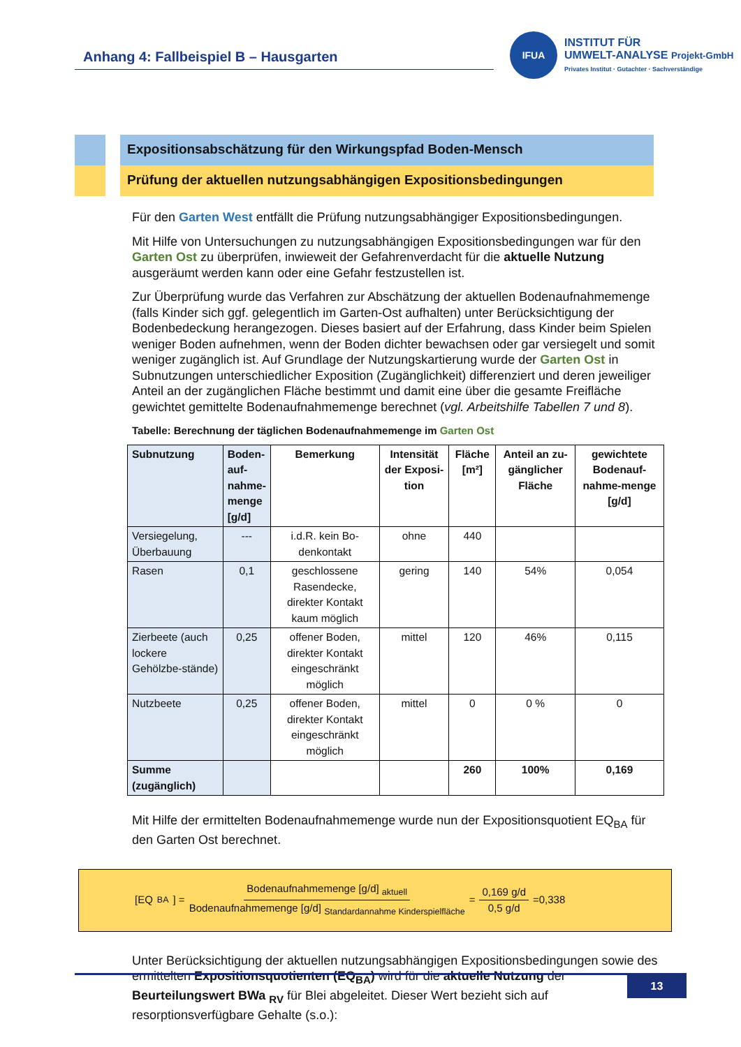Anhang 4: Fallbeispiel B – Hausgarten
IFUA
INSTITUT FÜR
UMWELT-ANALYSE Projekt-GmbH
Privates Institut · Gutachter · Sachverständige
Expositionsabschätzung für den Wirkungspfad Boden-Mensch
Prüfung der aktuellen nutzungsabhängigen Expositionsbedingungen
Für den Garten West entfällt die Prüfung nutzungsabhängiger Expositionsbedingungen.
Mit Hilfe von Untersuchungen zu nutzungsabhängigen Expositionsbedingungen war für den Garten Ost zu überprüfen, inwieweit der Gefahrenverdacht für die aktuelle Nutzung ausgeräumt werden kann oder eine Gefahr festzustellen ist.
Zur Überprüfung wurde das Verfahren zur Abschätzung der aktuellen Bodenaufnahmemenge (falls Kinder sich ggf. gelegentlich im Garten-Ost aufhalten) unter Berücksichtigung der Bodenbedeckung herangezogen. Dieses basiert auf der Erfahrung, dass Kinder beim Spielen weniger Boden aufnehmen, wenn der Boden dichter bewachsen oder gar versiegelt und somit weniger zugänglich ist. Auf Grundlage der Nutzungskartierung wurde der Garten Ost in Subnutzungen unterschiedlicher Exposition (Zugänglichkeit) differenziert und deren jeweiliger Anteil an der zugänglichen Fläche bestimmt und damit eine über die gesamte Freifläche gewichtet gemittelte Bodenaufnahmemenge berechnet (vgl. Arbeitshilfe Tabellen 7 und 8).
Tabelle: Berechnung der täglichen Bodenaufnahmemenge im Garten Ost
| Subnutzung | Boden- auf- nahme- menge [g/d] | Bemerkung | Intensität der Exposi-tion | Fläche [m²] | Anteil an zu-gänglicher Fläche | gewichtete Bodenauf-nahme-menge [g/d] |
| --- | --- | --- | --- | --- | --- | --- |
| Versiegelung, Überbauung | --- | i.d.R. kein Bo-denkontakt | ohne | 440 | | |
| Rasen | 0,1 | geschlossene Rasendecke, direkter Kontakt kaum möglich | gering | 140 | 54% | 0,054 |
| Zierbeete (auch lockere Gehölzbe-stände) | 0,25 | offener Boden, direkter Kontakt eingeschränkt möglich | mittel | 120 | 46% | 0,115 |
| Nutzbeete | 0,25 | offener Boden, direkter Kontakt eingeschränkt möglich | mittel | 0 | 0 % | 0 |
| Summe (zugänglich) | | | | 260 | 100% | 0,169 |
Mit Hilfe der ermittelten Bodenaufnahmemenge wurde nun der Expositionsquotient EQ<sub>BA</sub> für den Garten Ost berechnet.
[EQ<sub>BA</sub>] = Bodenaufnahmemenge [g/d] <sub>aktuell</sub> Bodenaufnahmemenge [g/d] <sub>Standardannahme Kinderspielfläche</sub> = 0,169 g/d 0,5 g/d =0,338
Unter Berücksichtigung der aktuellen nutzungsabhängigen Expositionsbedingungen sowie des ermittelten Expositionsquotienten (EQ<sub>BA</sub>) wird für die aktuelle Nutzung der Beurteilungswert BWa <sub>RV</sub> für Blei abgeleitet. Dieser Wert bezieht sich auf resorptionsverfügbare Gehalte (s.o.):
13